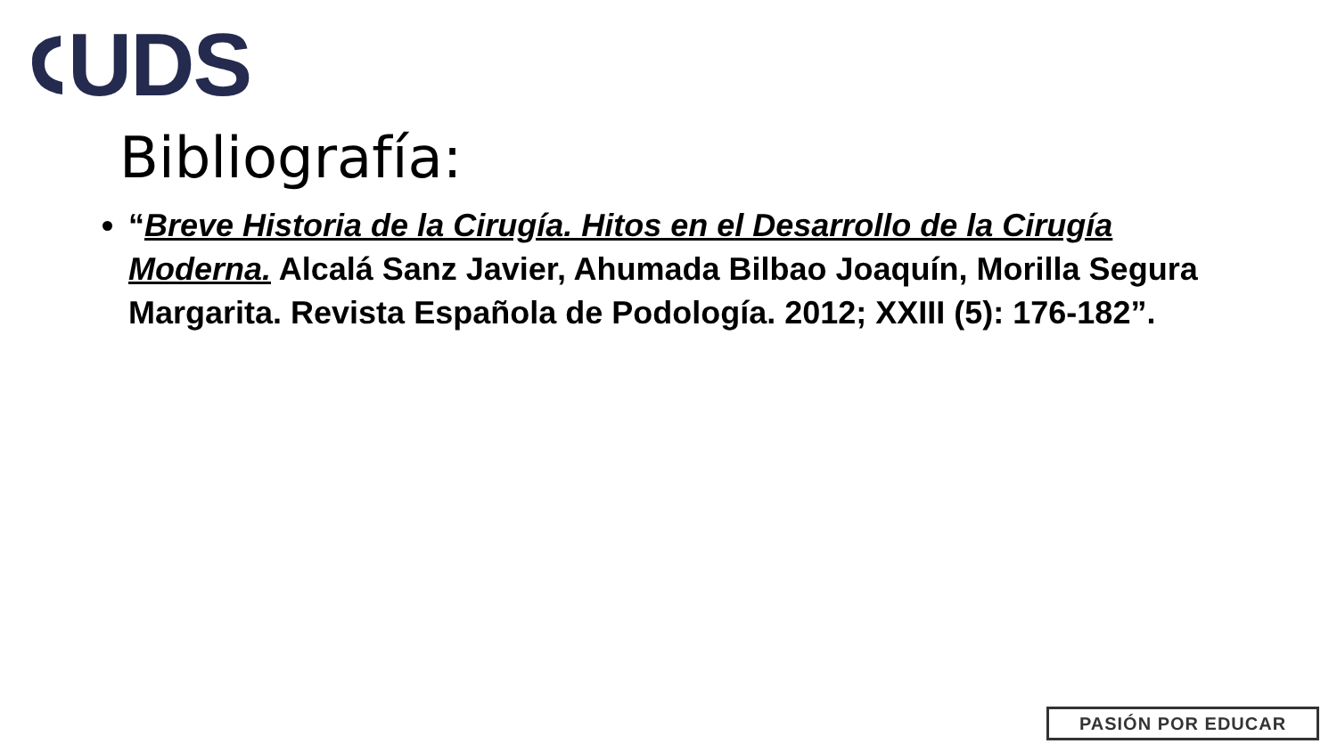UDS
Bibliografía:
“Breve Historia de la Cirugía. Hitos en el Desarrollo de la Cirugía Moderna. Alcalá Sanz Javier, Ahumada Bilbao Joaquín, Morilla Segura Margarita. Revista Española de Podología. 2012; XXIII (5): 176-182”.
PASIÓN POR EDUCAR